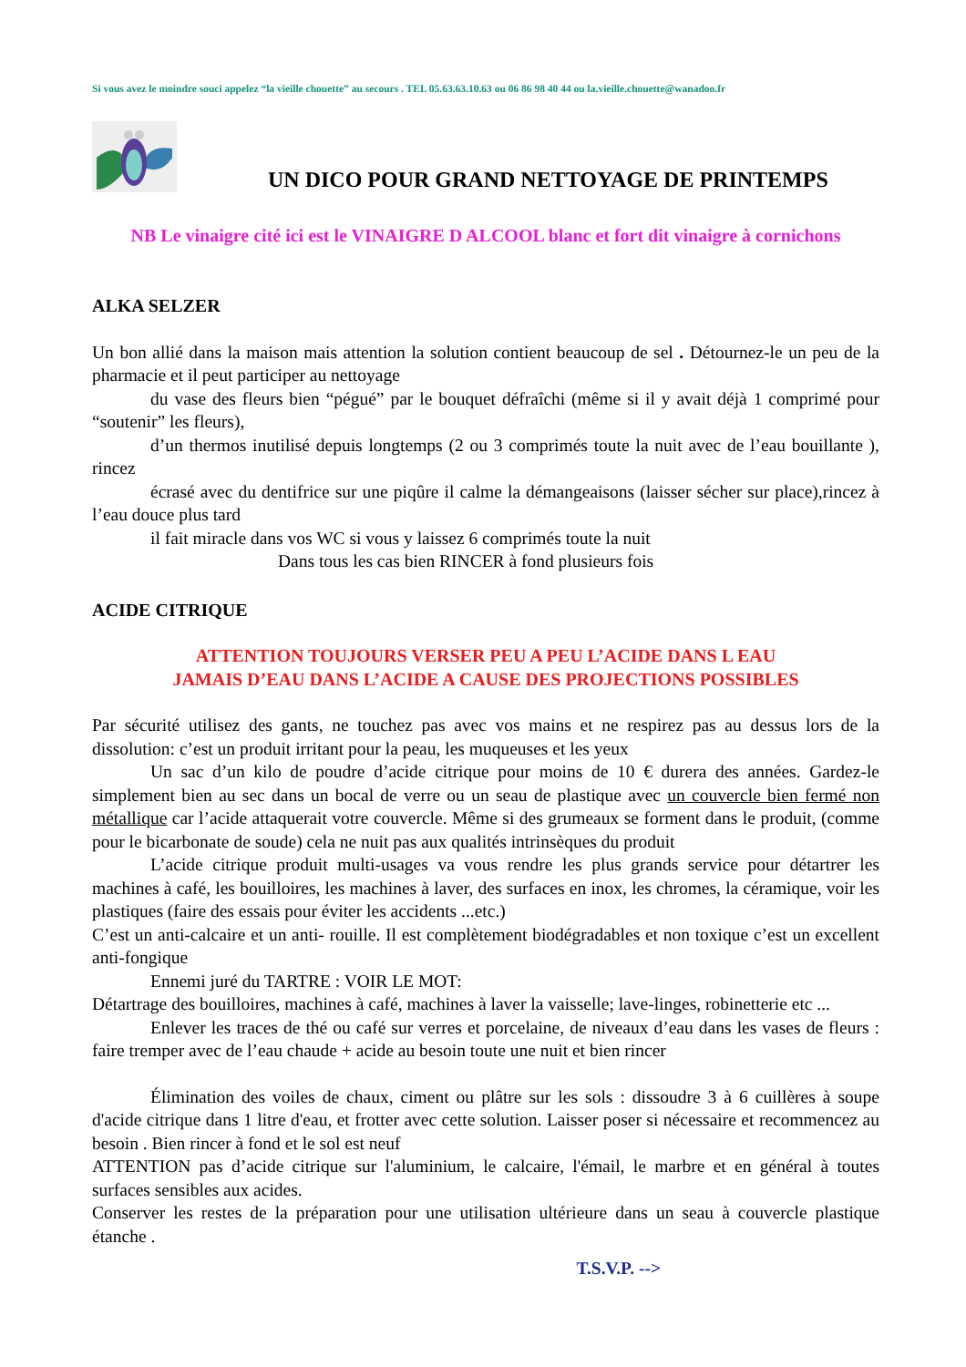Si vous avez le moindre souci appelez “la vieille chouette” au secours . TEL 05.63.63.10.63 ou 06 86 98 40 44 ou la.vieille.chouette@wanadoo.fr
UN DICO POUR GRAND NETTOYAGE DE PRINTEMPS
NB Le vinaigre cité ici est le VINAIGRE D ALCOOL blanc et fort dit vinaigre à cornichons
ALKA SELZER
Un bon allié dans la maison mais attention la solution contient beaucoup de sel . Détournez-le un peu de la pharmacie et il peut participer au nettoyage
du vase des fleurs bien “pégué” par le bouquet défraîchi (même si il y avait déjà 1 comprimé pour “soutenir” les fleurs),
d’un thermos inutilisé depuis longtemps (2 ou 3 comprimés toute la nuit avec de l’eau bouillante ), rincez
écrasé avec du dentifrice sur une piqûre il calme la démangeaisons (laisser sécher sur place),rincez à l’eau douce plus tard
il fait miracle dans vos WC si vous y laissez 6 comprimés toute la nuit
Dans tous les cas bien RINCER à fond plusieurs fois
ACIDE CITRIQUE
ATTENTION TOUJOURS VERSER PEU A PEU L’ACIDE DANS L EAU
JAMAIS D’EAU DANS L’ACIDE A CAUSE DES PROJECTIONS POSSIBLES
Par sécurité utilisez des gants, ne touchez pas avec vos mains et ne respirez pas au dessus lors de la dissolution: c’est un produit irritant pour la peau, les muqueuses et les yeux
Un sac d’un kilo de poudre d’acide citrique pour moins de 10 € durera des années. Gardez-le simplement bien au sec dans un bocal de verre ou un seau de plastique avec un couvercle bien fermé non métallique car l’acide attaquerait votre couvercle. Même si des grumeaux se forment dans le produit, (comme pour le bicarbonate de soude) cela ne nuit pas aux qualités intrinsèques du produit
L’acide citrique produit multi-usages va vous rendre les plus grands service pour détartrer les machines à café, les bouilloires, les machines à laver, des surfaces en inox, les chromes, la céramique, voir les plastiques (faire des essais pour éviter les accidents ...etc.)
C’est un anti-calcaire et un anti- rouille. Il est complètement biodégradables et non toxique c’est un excellent anti-fongique
Ennemi juré du TARTRE : VOIR LE MOT:
Détartrage des bouilloires, machines à café, machines à laver la vaisselle; lave-linges, robinetterie etc ...
Enlever les traces de thé ou café sur verres et porcelaine, de niveaux d’eau dans les vases de fleurs : faire tremper avec de l’eau chaude + acide au besoin toute une nuit et bien rincer
Élimination des voiles de chaux, ciment ou plâtre sur les sols : dissoudre 3 à 6 cuillères à soupe d'acide citrique dans 1 litre d'eau, et frotter avec cette solution. Laisser poser si nécessaire et recommencez au besoin . Bien rincer à fond et le sol est neuf
ATTENTION pas d’acide citrique sur l'aluminium, le calcaire, l'émail, le marbre et en général à toutes surfaces sensibles aux acides.
Conserver les restes de la préparation pour une utilisation ultérieure dans un seau à couvercle plastique étanche .
T.S.V.P. -->